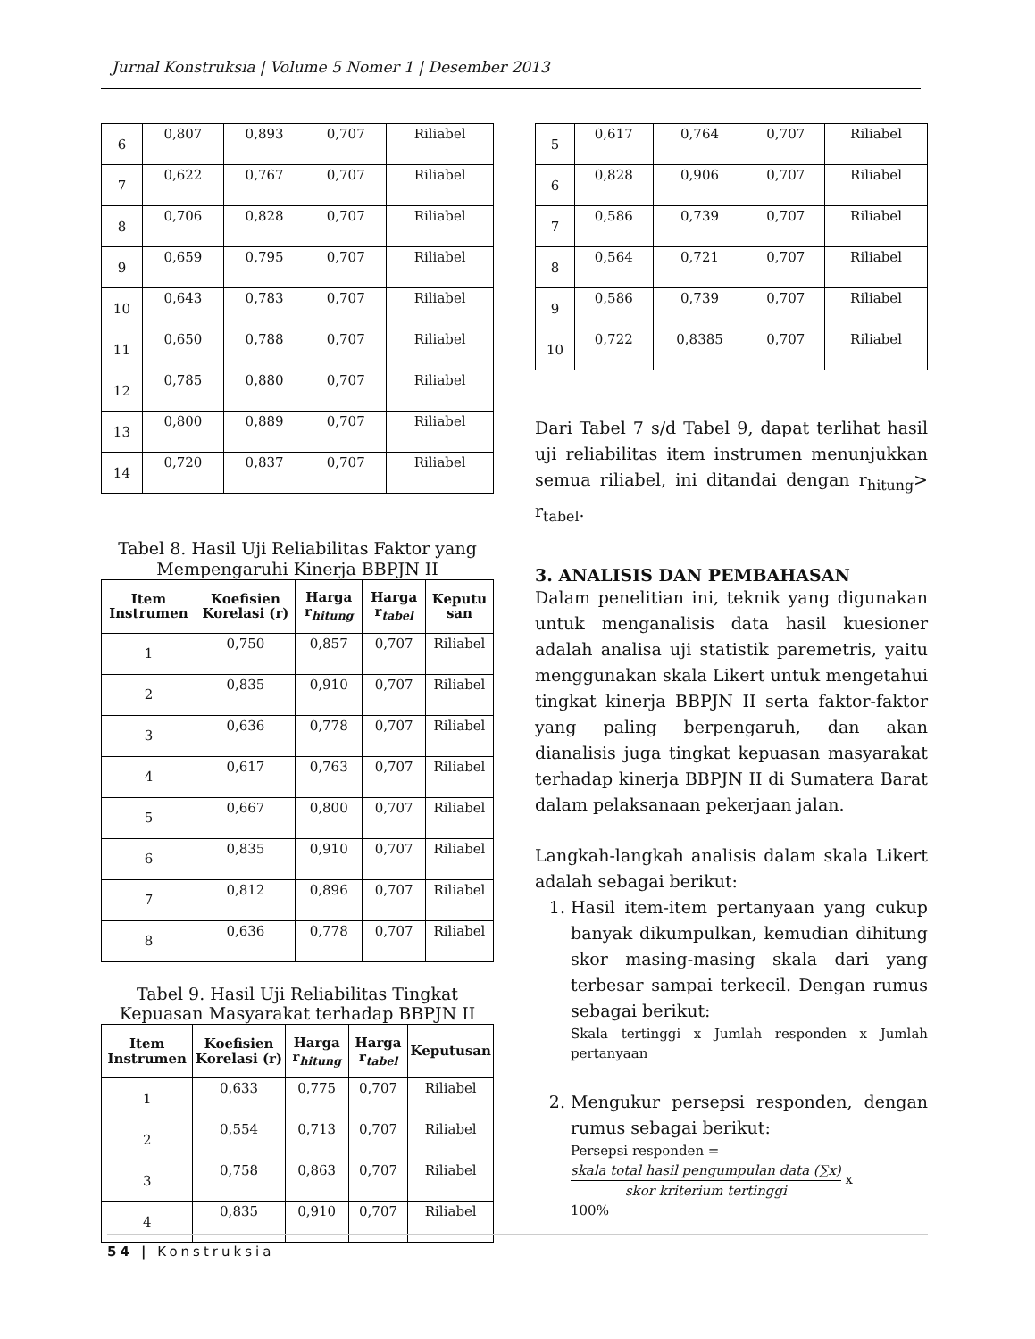Jurnal Konstruksia | Volume 5 Nomer 1 | Desember 2013
| 6 | 0,807 | 0,893 | 0,707 | Riliabel |
| 7 | 0,622 | 0,767 | 0,707 | Riliabel |
| 8 | 0,706 | 0,828 | 0,707 | Riliabel |
| 9 | 0,659 | 0,795 | 0,707 | Riliabel |
| 10 | 0,643 | 0,783 | 0,707 | Riliabel |
| 11 | 0,650 | 0,788 | 0,707 | Riliabel |
| 12 | 0,785 | 0,880 | 0,707 | Riliabel |
| 13 | 0,800 | 0,889 | 0,707 | Riliabel |
| 14 | 0,720 | 0,837 | 0,707 | Riliabel |
Tabel 8. Hasil Uji Reliabilitas Faktor yang
Mempengaruhi Kinerja BBPJN II
| Item Instrumen | Koefisien Korelasi (r) | Harga r<sub>hitung</sub> | Harga r<sub>tabel</sub> | Keputu san |
| --- | --- | --- | --- | --- |
| 1 | 0,750 | 0,857 | 0,707 | Riliabel |
| 2 | 0,835 | 0,910 | 0,707 | Riliabel |
| 3 | 0,636 | 0,778 | 0,707 | Riliabel |
| 4 | 0,617 | 0,763 | 0,707 | Riliabel |
| 5 | 0,667 | 0,800 | 0,707 | Riliabel |
| 6 | 0,835 | 0,910 | 0,707 | Riliabel |
| 7 | 0,812 | 0,896 | 0,707 | Riliabel |
| 8 | 0,636 | 0,778 | 0,707 | Riliabel |
Tabel 9. Hasil Uji Reliabilitas Tingkat
Kepuasan Masyarakat terhadap BBPJN II
| Item Instrumen | Koefisien Korelasi (r) | Harga r<sub>hitung</sub> | Harga r<sub>tabel</sub> | Keputusan |
| --- | --- | --- | --- | --- |
| 1 | 0,633 | 0,775 | 0,707 | Riliabel |
| 2 | 0,554 | 0,713 | 0,707 | Riliabel |
| 3 | 0,758 | 0,863 | 0,707 | Riliabel |
| 4 | 0,835 | 0,910 | 0,707 | Riliabel |
| 5 | 0,617 | 0,764 | 0,707 | Riliabel |
| 6 | 0,828 | 0,906 | 0,707 | Riliabel |
| 7 | 0,586 | 0,739 | 0,707 | Riliabel |
| 8 | 0,564 | 0,721 | 0,707 | Riliabel |
| 9 | 0,586 | 0,739 | 0,707 | Riliabel |
| 10 | 0,722 | 0,8385 | 0,707 | Riliabel |
Dari Tabel 7 s/d Tabel 9, dapat terlihat hasil uji reliabilitas item instrumen menunjukkan semua riliabel, ini ditandai dengan r<sub>hitung</sub>> r<sub>tabel</sub>.
3. ANALISIS DAN PEMBAHASAN
Dalam penelitian ini, teknik yang digunakan untuk menganalisis data hasil kuesioner adalah analisa uji statistik paremetris, yaitu menggunakan skala Likert untuk mengetahui tingkat kinerja BBPJN II serta faktor-faktor yang paling berpengaruh, dan akan dianalisis juga tingkat kepuasan masyarakat terhadap kinerja BBPJN II di Sumatera Barat dalam pelaksanaan pekerjaan jalan.
Langkah-langkah analisis dalam skala Likert adalah sebagai berikut:
1. Hasil item-item pertanyaan yang cukup banyak dikumpulkan, kemudian dihitung skor masing-masing skala dari yang terbesar sampai terkecil. Dengan rumus sebagai berikut:
Skala tertinggi x Jumlah responden x Jumlah pertanyaan
2. Mengukur persepsi responden, dengan rumus sebagai berikut:
Persepsi responden =
skala total hasil pengumpulan data (∑x) skor kriterium tertinggi x
100%
54 | Konstruksia